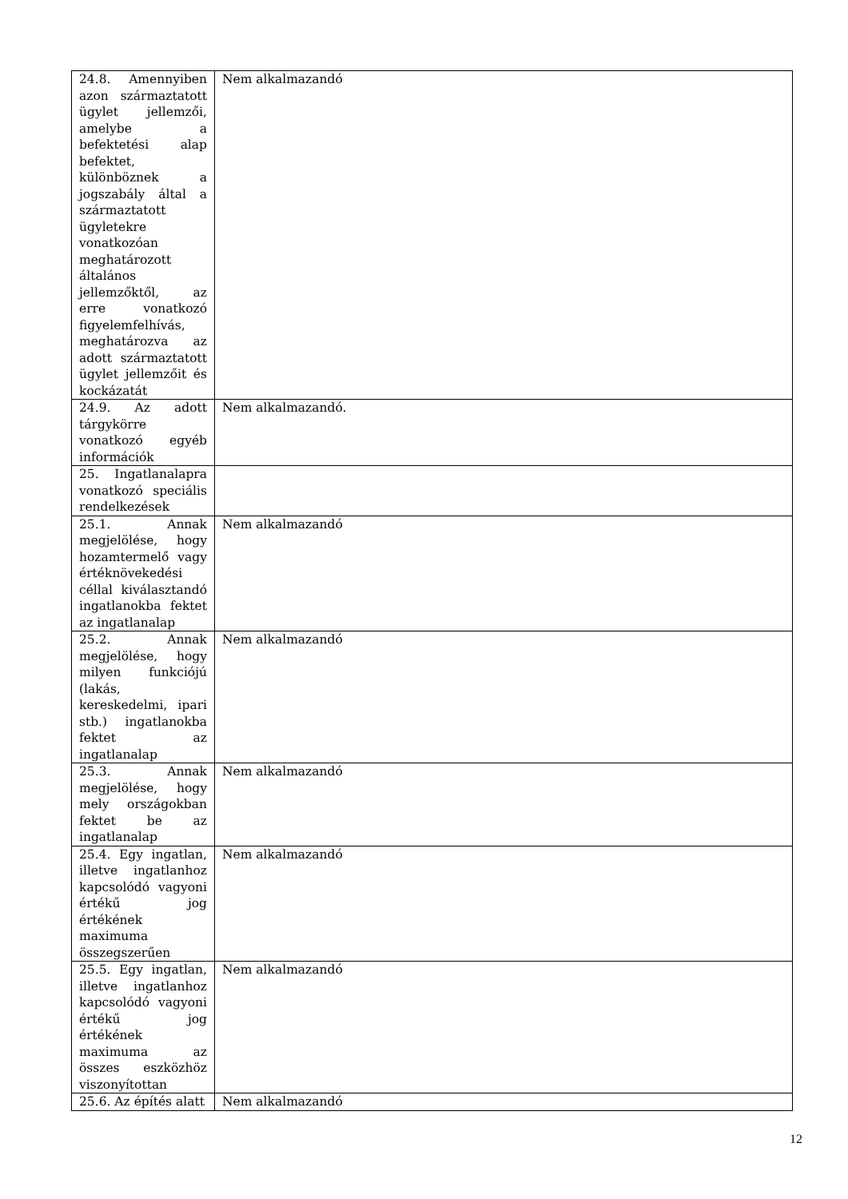| 24.8. Amennyiben azon származtatott ügylet jellemzői, amelybe a befektetési alap befektet, különböznek a jogszabály által a származtatott ügyletekre vonatkozóan meghatározott általános jellemzőktől, az erre vonatkozó figyelemfelhívás, meghatározva az adott származtatott ügylet jellemzőit és kockázatát | Nem alkalmazandó |
| 24.9. Az adott tárgykörre vonatkozó egyéb információk | Nem alkalmazandó. |
| 25. Ingatlanalapra vonatkozó speciális rendelkezések | |
| 25.1. Annak megjelölése, hogy hozamtermelő vagy értéknövekedési céllal kiválasztandó ingatlanokba fektet az ingatlanalap | Nem alkalmazandó |
| 25.2. Annak megjelölése, hogy milyen funkciójú (lakás, kereskedelmi, ipari stb.) ingatlanokba fektet az ingatlanalap | Nem alkalmazandó |
| 25.3. Annak megjelölése, hogy mely országokban fektet be az ingatlanalap | Nem alkalmazandó |
| 25.4. Egy ingatlan, illetve ingatlanhoz kapcsolódó vagyoni értékű jog értékének maximuma összegszerűen | Nem alkalmazandó |
| 25.5. Egy ingatlan, illetve ingatlanhoz kapcsolódó vagyoni értékű jog értékének maximuma az összes eszközhöz viszonyítottan | Nem alkalmazandó |
| 25.6. Az építés alatt | Nem alkalmazandó |
12